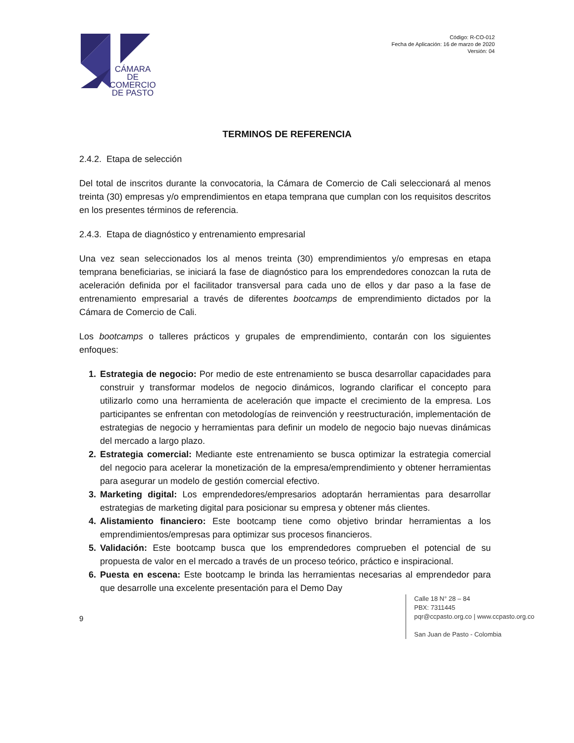CÁMARA DE COMERCIO DE PASTO
Código: R-CO-012
Fecha de Aplicación: 16 de marzo de 2020
Versión: 04
TERMINOS DE REFERENCIA
2.4.2. Etapa de selección
Del total de inscritos durante la convocatoria, la Cámara de Comercio de Cali seleccionará al menos treinta (30) empresas y/o emprendimientos en etapa temprana que cumplan con los requisitos descritos en los presentes términos de referencia.
2.4.3. Etapa de diagnóstico y entrenamiento empresarial
Una vez sean seleccionados los al menos treinta (30) emprendimientos y/o empresas en etapa temprana beneficiarias, se iniciará la fase de diagnóstico para los emprendedores conozcan la ruta de aceleración definida por el facilitador transversal para cada uno de ellos y dar paso a la fase de entrenamiento empresarial a través de diferentes bootcamps de emprendimiento dictados por la Cámara de Comercio de Cali.
Los bootcamps o talleres prácticos y grupales de emprendimiento, contarán con los siguientes enfoques:
1. Estrategia de negocio: Por medio de este entrenamiento se busca desarrollar capacidades para construir y transformar modelos de negocio dinámicos, logrando clarificar el concepto para utilizarlo como una herramienta de aceleración que impacte el crecimiento de la empresa. Los participantes se enfrentan con metodologías de reinvención y reestructuración, implementación de estrategias de negocio y herramientas para definir un modelo de negocio bajo nuevas dinámicas del mercado a largo plazo.
2. Estrategia comercial: Mediante este entrenamiento se busca optimizar la estrategia comercial del negocio para acelerar la monetización de la empresa/emprendimiento y obtener herramientas para asegurar un modelo de gestión comercial efectivo.
3. Marketing digital: Los emprendedores/empresarios adoptarán herramientas para desarrollar estrategias de marketing digital para posicionar su empresa y obtener más clientes.
4. Alistamiento financiero: Este bootcamp tiene como objetivo brindar herramientas a los emprendimientos/empresas para optimizar sus procesos financieros.
5. Validación: Este bootcamp busca que los emprendedores comprueben el potencial de su propuesta de valor en el mercado a través de un proceso teórico, práctico e inspiracional.
6. Puesta en escena: Este bootcamp le brinda las herramientas necesarias al emprendedor para que desarrolle una excelente presentación para el Demo Day
9
Calle 18 N° 28 – 84
PBX: 7311445
pqr@ccpasto.org.co | www.ccpasto.org.co
San Juan de Pasto - Colombia